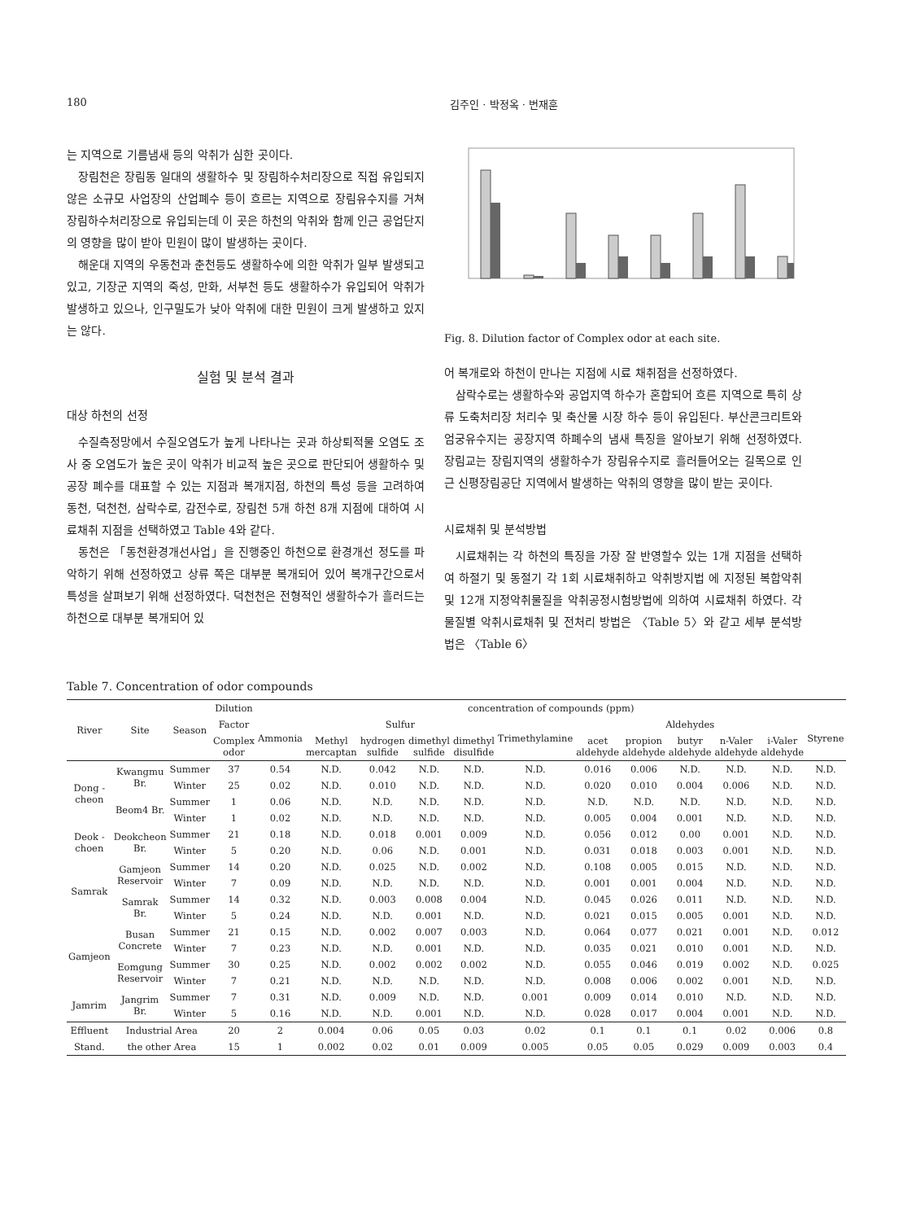180 김주인 · 박정옥 · 번재훈
는 지역으로 기름냄새 등의 악취가 심한 곳이다.
장림천은 장림동 일대의 생활하수 및 장림하수처리장으로 직접 유입되지 않은 소규모 사업장의 산업폐수 등이 흐르는 지역으로 장림유수지를 거쳐 장림하수처리장으로 유입되는데 이 곳은 하천의 악취와 함께 인근 공업단지의 영향을 많이 받아 민원이 많이 발생하는 곳이다.
해운대 지역의 우동천과 춘천등도 생활하수에 의한 악취가 일부 발생되고 있고, 기장군 지역의 죽성, 만화, 서부천 등도 생활하수가 유입되어 악취가 발생하고 있으나, 인구밀도가 낮아 악취에 대한 민원이 크게 발생하고 있지는 않다.
실험 및 분석 결과
대상 하천의 선정
수질측정망에서 수질오염도가 높게 나타나는 곳과 하상퇴적물 오염도 조사 중 오염도가 높은 곳이 악취가 비교적 높은 곳으로 판단되어 생활하수 및 공장 폐수를 대표할 수 있는 지점과 복개지점, 하천의 특성 등을 고려하여 동천, 덕천천, 삼락수로, 감전수로, 장림천 5개 하천 8개 지점에 대하여 시료채취 지점을 선택하였고 Table 4와 같다.
동천은 「동천환경개선사업」을 진행중인 하천으로 환경개선 정도를 파악하기 위해 선정하였고 상류 쪽은 대부분 복개되어 있어 복개구간으로서 특성을 살펴보기 위해 선정하였다. 덕천천은 전형적인 생활하수가 흘러드는 하천으로 대부분 복개되어 있
Fig. 8. Dilution factor of Complex odor at each site.
어 복개로와 하천이 만나는 지점에 시료 채취점을 선정하였다.
삼락수로는 생활하수와 공업지역 하수가 혼합되어 흐른 지역으로 특히 상류 도축처리장 처리수 및 축산물 시장 하수 등이 유입된다. 부산콘크리트와 엄궁유수지는 공장지역 하폐수의 냄새 특징을 알아보기 위해 선정하였다. 장림교는 장림지역의 생활하수가 장림유수지로 흘러들어오는 길목으로 인근 신평장림공단 지역에서 발생하는 악취의 영향을 많이 받는 곳이다.
시료채취 및 분석방법
시료채취는 각 하천의 특징을 가장 잘 반영할수 있는 1개 지점을 선택하여 하절기 및 동절기 각 1회 시료채취하고 악취방지법 에 지정된 복합악취 및 12개 지정악취물질을 악취공정시험방법에 의하여 시료채취 하였다. 각 물질별 악취시료채취 및 전처리 방법은 〈Table 5〉와 같고 세부 분석방법은 〈Table 6〉
Table 7. Concentration of odor compounds
| River | Site | Season | Dilution | concentration of compounds (ppm) | | | | | | | | | | | |
| --- | --- | --- | --- | --- | --- | --- | --- | --- | --- | --- | --- | --- | --- | --- | --- |
| | | | Factor | Ammonia | Sulfur | | | | Trimethylamine | Aldehydes | | | | | Styrene |
| | | | Complex odor | | Methyl mercaptan | hydrogen sulfide | dimethyl sulfide | dimethyl disulfide | | acet aldehyde | propion aldehyde | butyr aldehyde | n-Valer aldehyde | i-Valer aldehyde | |
| Dong -cheon | Kwangmu Br. | Summer | 37 | 0.54 | N.D. | 0.042 | N.D. | N.D. | N.D. | 0.016 | 0.006 | N.D. | N.D. | N.D. | N.D. |
| | | Winter | 25 | 0.02 | N.D. | 0.010 | N.D. | N.D. | N.D. | 0.020 | 0.010 | 0.004 | 0.006 | N.D. | N.D. |
| | Beom4 Br. | Summer | 1 | 0.06 | N.D. | N.D. | N.D. | N.D. | N.D. | N.D. | N.D. | N.D. | N.D. | N.D. | N.D. |
| | | Winter | 1 | 0.02 | N.D. | N.D. | N.D. | N.D. | N.D. | 0.005 | 0.004 | 0.001 | N.D. | N.D. | N.D. |
| Deok -choen | Deokcheon Br. | Summer | 21 | 0.18 | N.D. | 0.018 | 0.001 | 0.009 | N.D. | 0.056 | 0.012 | 0.00 | 0.001 | N.D. | N.D. |
| | | Winter | 5 | 0.20 | N.D. | 0.06 | N.D. | 0.001 | N.D. | 0.031 | 0.018 | 0.003 | 0.001 | N.D. | N.D. |
| Samrak | Gamjeon Reservoir | Summer | 14 | 0.20 | N.D. | 0.025 | N.D. | 0.002 | N.D. | 0.108 | 0.005 | 0.015 | N.D. | N.D. | N.D. |
| | | Winter | 7 | 0.09 | N.D. | N.D. | N.D. | N.D. | N.D. | 0.001 | 0.001 | 0.004 | N.D. | N.D. | N.D. |
| | Samrak Br. | Summer | 14 | 0.32 | N.D. | 0.003 | 0.008 | 0.004 | N.D. | 0.045 | 0.026 | 0.011 | N.D. | N.D. | N.D. |
| | | Winter | 5 | 0.24 | N.D. | N.D. | 0.001 | N.D. | N.D. | 0.021 | 0.015 | 0.005 | 0.001 | N.D. | N.D. |
| Gamjeon | Busan Concrete | Summer | 21 | 0.15 | N.D. | 0.002 | 0.007 | 0.003 | N.D. | 0.064 | 0.077 | 0.021 | 0.001 | N.D. | 0.012 |
| | | Winter | 7 | 0.23 | N.D. | N.D. | 0.001 | N.D. | N.D. | 0.035 | 0.021 | 0.010 | 0.001 | N.D. | N.D. |
| | Eomgung Reservoir | Summer | 30 | 0.25 | N.D. | 0.002 | 0.002 | 0.002 | N.D. | 0.055 | 0.046 | 0.019 | 0.002 | N.D. | 0.025 |
| | | Winter | 7 | 0.21 | N.D. | N.D. | N.D. | N.D. | N.D. | 0.008 | 0.006 | 0.002 | 0.001 | N.D. | N.D. |
| Jamrim | Jangrim Br. | Summer | 7 | 0.31 | N.D. | 0.009 | N.D. | N.D. | 0.001 | 0.009 | 0.014 | 0.010 | N.D. | N.D. | N.D. |
| | | Winter | 5 | 0.16 | N.D. | N.D. | 0.001 | N.D. | N.D. | 0.028 | 0.017 | 0.004 | 0.001 | N.D. | N.D. |
| Effluent | Industrial Area | | 20 | 2 | 0.004 | 0.06 | 0.05 | 0.03 | 0.02 | 0.1 | 0.1 | 0.1 | 0.02 | 0.006 | 0.8 |
| Stand. | the other Area | | 15 | 1 | 0.002 | 0.02 | 0.01 | 0.009 | 0.005 | 0.05 | 0.05 | 0.029 | 0.009 | 0.003 | 0.4 |